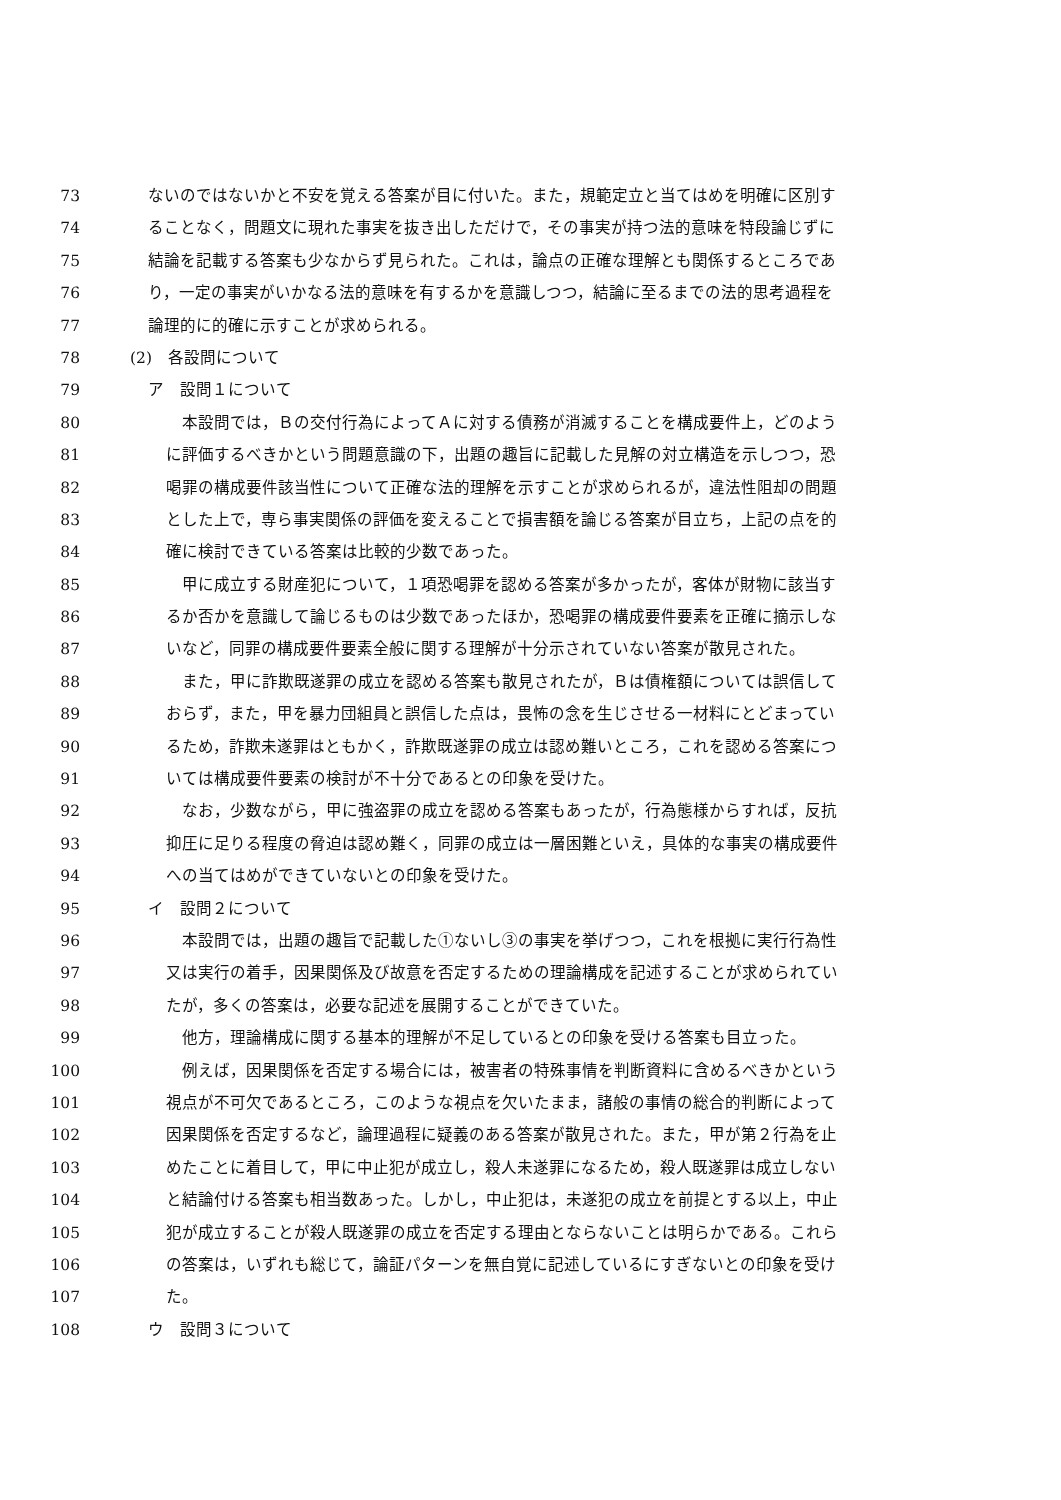73 ないのではないかと不安を覚える答案が目に付いた。また，規範定立と当てはめを明確に区別す
74 ることなく，問題文に現れた事実を抜き出しただけで，その事実が持つ法的意味を特段論じずに
75 結論を記載する答案も少なからず見られた。これは，論点の正確な理解とも関係するところであ
76 り，一定の事実がいかなる法的意味を有するかを意識しつつ，結論に至るまでの法的思考過程を
77 論理的に的確に示すことが求められる。
78 (2)　各設問について
79 ア　設問１について
80　本設問では，Ｂの交付行為によってＡに対する債務が消滅することを構成要件上，どのよう
81 に評価するべきかという問題意識の下，出題の趣旨に記載した見解の対立構造を示しつつ，恐
82 喝罪の構成要件該当性について正確な法的理解を示すことが求められるが，違法性阻却の問題
83 とした上で，専ら事実関係の評価を変えることで損害額を論じる答案が目立ち，上記の点を的
84 確に検討できている答案は比較的少数であった。
85　甲に成立する財産犯について，１項恐喝罪を認める答案が多かったが，客体が財物に該当す
86 るか否かを意識して論じるものは少数であったほか，恐喝罪の構成要件要素を正確に摘示しな
87 いなど，同罪の構成要件要素全般に関する理解が十分示されていない答案が散見された。
88　また，甲に詐欺既遂罪の成立を認める答案も散見されたが，Ｂは債権額については誤信して
89 おらず，また，甲を暴力団組員と誤信した点は，畏怖の念を生じさせる一材料にとどまってい
90 るため，詐欺未遂罪はともかく，詐欺既遂罪の成立は認め難いところ，これを認める答案につ
91 いては構成要件要素の検討が不十分であるとの印象を受けた。
92　なお，少数ながら，甲に強盗罪の成立を認める答案もあったが，行為態様からすれば，反抗
93 抑圧に足りる程度の脅迫は認め難く，同罪の成立は一層困難といえ，具体的な事実の構成要件
94 への当てはめができていないとの印象を受けた。
95 イ　設問２について
96　本設問では，出題の趣旨で記載した①ないし③の事実を挙げつつ，これを根拠に実行行為性
97 又は実行の着手，因果関係及び故意を否定するための理論構成を記述することが求められてい
98 たが，多くの答案は，必要な記述を展開することができていた。
99　他方，理論構成に関する基本的理解が不足しているとの印象を受ける答案も目立った。
100　例えば，因果関係を否定する場合には，被害者の特殊事情を判断資料に含めるべきかという
101 視点が不可欠であるところ，このような視点を欠いたまま，諸般の事情の総合的判断によって
102 因果関係を否定するなど，論理過程に疑義のある答案が散見された。また，甲が第２行為を止
103 めたことに着目して，甲に中止犯が成立し，殺人未遂罪になるため，殺人既遂罪は成立しない
104 と結論付ける答案も相当数あった。しかし，中止犯は，未遂犯の成立を前提とする以上，中止
105 犯が成立することが殺人既遂罪の成立を否定する理由とならないことは明らかである。これら
106 の答案は，いずれも総じて，論証パターンを無自覚に記述しているにすぎないとの印象を受け
107 た。
108 ウ　設問３について